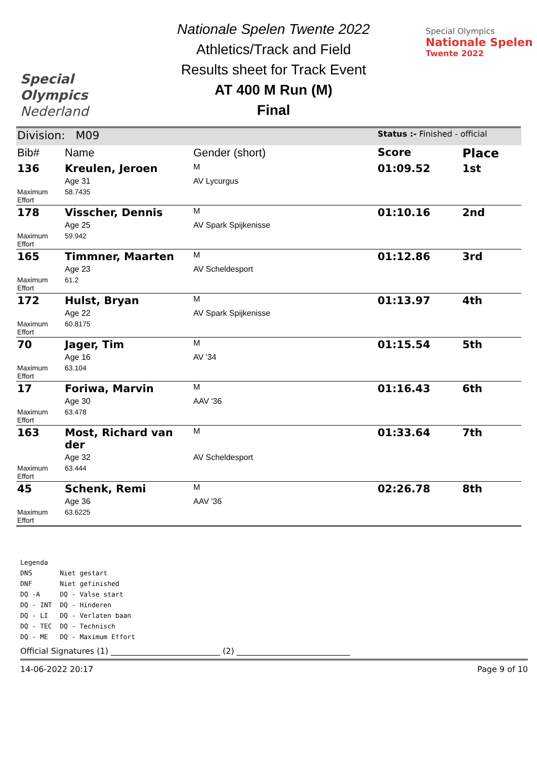Special
Olympics
Nederland
Nationale Spelen Twente 2022
Athletics/Track and Field
Results sheet for Track Event
AT 400 M Run (M)
Final
Special Olympics
Nationale Spelen
Twente 2022
| Division: M09 | | | Status :- Finished - official | |
| Bib# | Name | Gender (short) | Score | Place |
| 136 | Kreulen, Jeroen | M | 01:09.52 | 1st |
| | Age 31 | AV Lycurgus | | |
| Maximum Effort | 58.7435 | | | |
| 178 | Visscher, Dennis | M | 01:10.16 | 2nd |
| | Age 25 | AV Spark Spijkenisse | | |
| Maximum Effort | 59.942 | | | |
| 165 | Timmner, Maarten | M | 01:12.86 | 3rd |
| | Age 23 | AV Scheldesport | | |
| Maximum Effort | 61.2 | | | |
| 172 | Hulst, Bryan | M | 01:13.97 | 4th |
| | Age 22 | AV Spark Spijkenisse | | |
| Maximum Effort | 60.8175 | | | |
| 70 | Jager, Tim | M | 01:15.54 | 5th |
| | Age 16 | AV '34 | | |
| Maximum Effort | 63.104 | | | |
| 17 | Foriwa, Marvin | M | 01:16.43 | 6th |
| | Age 30 | AAV '36 | | |
| Maximum Effort | 63.478 | | | |
| 163 | Most, Richard van der | M | 01:33.64 | 7th |
| | Age 32 | AV Scheldesport | | |
| Maximum Effort | 63.444 | | | |
| 45 | Schenk, Remi | M | 02:26.78 | 8th |
| | Age 36 | AAV '36 | | |
| Maximum Effort | 63.6225 | | | |
Legenda
DNS Niet gestart
DNF Niet gefinished
DQ -A DQ - Valse start
DQ - INT DQ - Hinderen
DQ - LI DQ - Verlaten baan
DQ - TEC DQ - Technisch
DQ - ME DQ - Maximum Effort
Official Signatures (1) ___________________________ (2) ____________________________
14-06-2022 20:17 Page 9 of 10